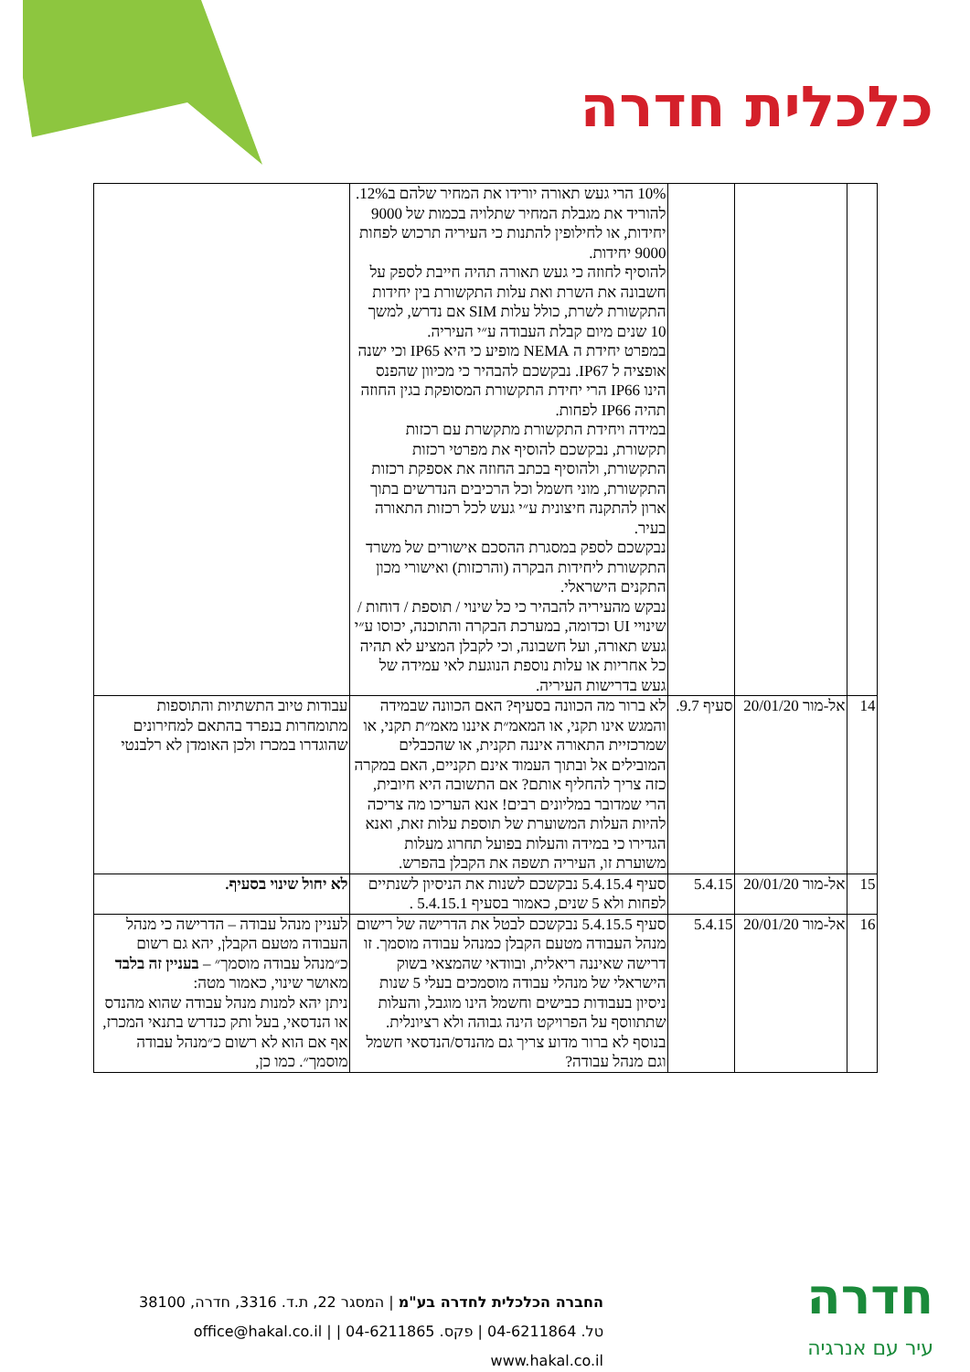כלכלית חדרה
| | | | 10% הרי געש תאורה יורידו את המחיר שלהם ב12%. להוריד את מגבלת המחיר שתלויה בכמות של 9000 יחידות, או לחילופין להתנות כי העיריה תרכוש לפחות 9000 יחידות. להוסיף לחוזה כי געש תאורה תהיה חייבת לספק על חשבונה את השרת ואת עלות התקשורת בין יחידות התקשורת לשרת, כולל עלות SIM אם נדרש, למשך 10 שנים מיום קבלת העבודה ע״י העיריה. במפרט יחידת ה NEMA מופיע כי היא IP65 וכי ישנה אופציה ל IP67. נבקשכם להבהיר כי מכיוון שהפנס הינו IP66 הרי יחידת התקשורת המסופקת בגין החוזה תהיה IP66 לפחות. במידה ויחידת התקשורת מתקשרת עם רכזות תקשורת, נבקשכם להוסיף את מפרטי רכזות התקשורת, ולהוסיף בכתב החוזה את אספקת רכזות התקשורת, מוני חשמל וכל הרכיבים הנדרשים בתוך ארון להתקנה חיצונית ע״י געש לכל רכזות התאורה בעיר. נבקשכם לספק במסגרת ההסכם אישורים של משרד התקשורת ליחידות הבקרה (והרכזות) ואישורי מכון התקנים הישראלי. נבקש מהעיריה להבהיר כי כל שינוי / תוספת / דוחות / שינויי UI וכדומה, במערכת הבקרה והתוכנה, יכוסו ע״י געש תאורה, ועל חשבונה, וכי לקבלן המציע לא תהיה כל אחריות או עלות נוספת הנוגעת לאי עמידה של געש בדרישות העיריה. | |
| 14 | אל-מור 20/01/20 | סעיף 9.7. | לא ברור מה הכוונה בסעיף? האם הכוונה שבמידה והמגש אינו תקני, או המאמ״ת איננו מאמ״ת תקני, או שמרכזיית התאורה איננה תקנית, או שהכבלים המובילים אל ובתוך העמוד אינם תקניים, האם במקרה כזה צריך להחליף אותם? אם התשובה היא חיובית, הרי שמדובר במליונים רבים! אנא העריכו מה צריכה להיות העלות המשוערת של תוספת עלות זאת, ואנא הגדירו כי במידה והעלות בפועל תחרוג מעלות משוערת זו, העיריה תשפה את הקבלן בהפרש. | עבודות טיוב התשתיות והתוספות מתומחרות בנפרד בהתאם למחירונים שהוגדרו במכרז ולכן האומדן לא רלבנטי |
| 15 | אל-מור 20/01/20 | 5.4.15 | סעיף 5.4.15.4 נבקשכם לשנות את הניסיון לשנתיים לפחות ולא 5 שנים, כאמור בסעיף 5.4.15.1 . | לא יחול שינוי בסעיף. |
| 16 | אל-מור 20/01/20 | 5.4.15 | סעיף 5.4.15.5 נבקשכם לבטל את הדרישה של רישום מנהל העבודה מטעם הקבלן כמנהל עבודה מוסמך. זו דרישה שאיננה ריאלית, ובוודאי שהמצאי בשוק הישראלי של מנהלי עבודה מוסמכים בעלי 5 שנות ניסיון בעבודות כבישים וחשמל הינו מוגבל, והעלות שתתווסף על הפרויקט הינה גבוהה ולא רציונלית. בנוסף לא ברור מדוע צריך גם מהנדס/הנדסאי חשמל וגם מנהל עבודה? | לעניין מנהל עבודה – הדרישה כי מנהל העבודה מטעם הקבלן, יהא גם רשום כ״מנהל עבודה מוסמך״ – בעניין זה בלבד מאושר שינוי, כאמור מטה: ניתן יהא למנות מנהל עבודה שהוא מהנדס או הנדסאי, בעל ותק כנדרש בתנאי המכרז, אף אם הוא לא רשום כ״מנהל עבודה מוסמך״. כמו כן, |
חדרה
עיר עם אנרגיה
החברה הכלכלית לחדרה בע"מ | המסגר 22, ת.ד. 3316, חדרה, 38100
טל. 04-6211864 | פקס. 04-6211865 | office@hakal.co.il | www.hakal.co.il